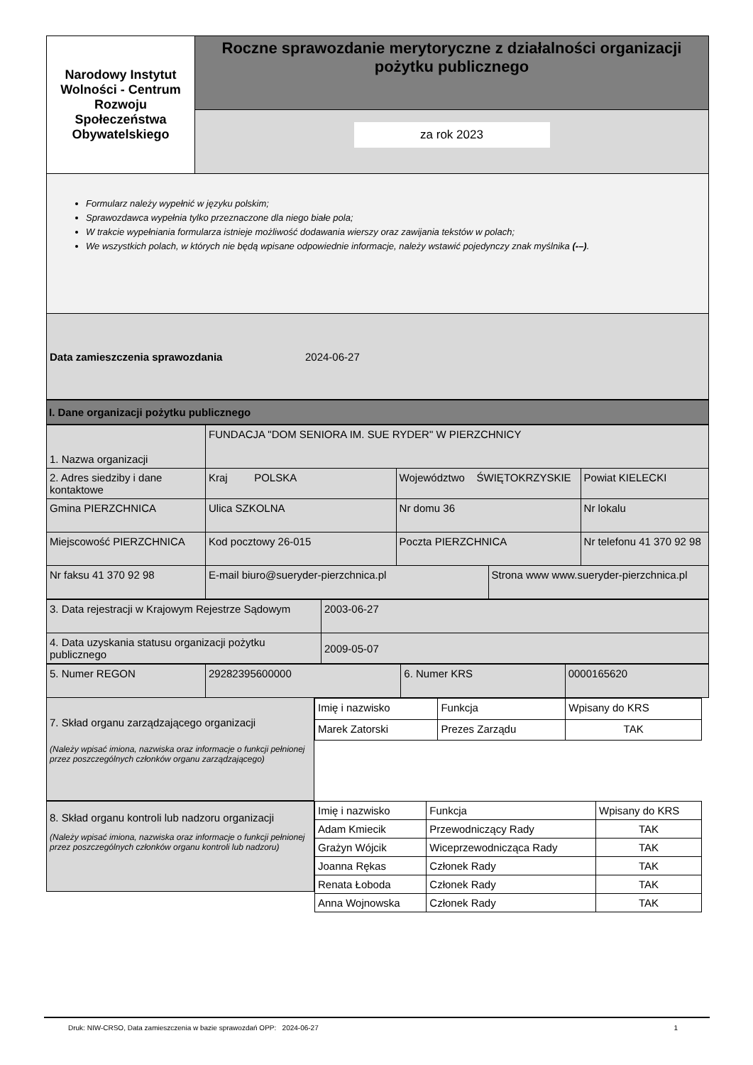| Narodowy Instytut Wolności - Centrum Rozwoju Społeczeństwa Obywatelskiego | Roczne sprawozdanie merytoryczne z działalności organizacji pożytku publicznego |
| | za rok 2023 |
Formularz należy wypełnić w języku polskim;
Sprawozdawca wypełnia tylko przeznaczone dla niego białe pola;
W trakcie wypełniania formularza istnieje możliwość dodawania wierszy oraz zawijania tekstów w polach;
We wszystkich polach, w których nie będą wpisane odpowiednie informacje, należy wstawić pojedynczy znak myślnika (-–).
Data zamieszczenia sprawozdania 2024-06-27
I. Dane organizacji pożytku publicznego
| 1. Nazwa organizacji | FUNDACJA "DOM SENIORA IM. SUE RYDER" W PIERZCHNICY | | | |
| 2. Adres siedziby i dane kontaktowe | Kraj POLSKA | Województwo ŚWIĘTOKRZYSKIE | | Powiat KIELECKI |
| Gmina PIERZCHNICA | Ulica SZKOLNA | Nr domu 36 | | Nr lokalu |
| Miejscowość PIERZCHNICA | Kod pocztowy 26-015 | Poczta PIERZCHNICA | | Nr telefonu 41 370 92 98 |
| Nr faksu 41 370 92 98 | E-mail biuro@sueryder-pierzchnica.pl | | Strona www www.sueryder-pierzchnica.pl | |
| 3. Data rejestracji w Krajowym Rejestrze Sądowym | 2003-06-27 |
| 4. Data uzyskania statusu organizacji pożytku publicznego | 2009-05-07 |
| 5. Numer REGON | 29282395600000 | 6. Numer KRS | 0000165620 |
7. Skład organu zarządzającego organizacji
(Należy wpisać imiona, nazwiska oraz informacje o funkcji pełnionej przez poszczególnych członków organu zarządzającego)
| Imię i nazwisko | Funkcja | Wpisany do KRS |
| --- | --- | --- |
| Marek Zatorski | Prezes Zarządu | TAK |
8. Skład organu kontroli lub nadzoru organizacji
(Należy wpisać imiona, nazwiska oraz informacje o funkcji pełnionej przez poszczególnych członków organu kontroli lub nadzoru)
| Imię i nazwisko | Funkcja | Wpisany do KRS |
| --- | --- | --- |
| Adam Kmiecik | Przewodniczący Rady | TAK |
| Grażyn Wójcik | Wiceprzewodnicząca Rady | TAK |
| Joanna Rękas | Członek Rady | TAK |
| Renata Łoboda | Członek Rady | TAK |
| Anna Wojnowska | Członek Rady | TAK |
Druk: NIW-CRSO, Data zamieszczenia w bazie sprawozdań OPP: 2024-06-27 1